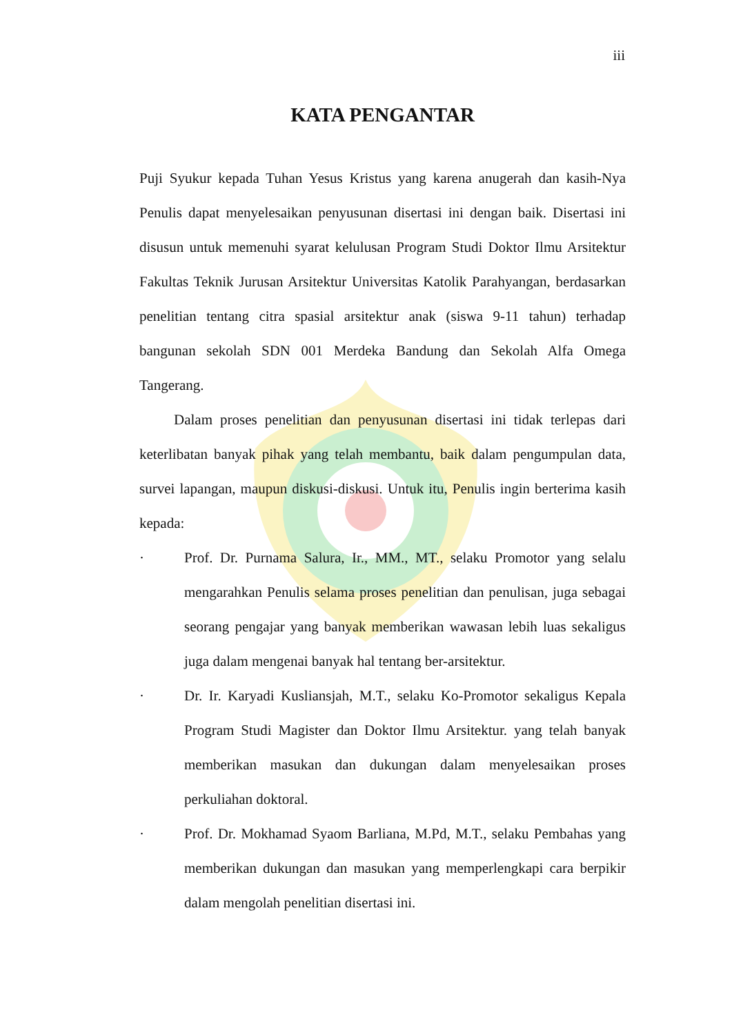iii
KATA PENGANTAR
Puji Syukur kepada Tuhan Yesus Kristus yang karena anugerah dan kasih-Nya Penulis dapat menyelesaikan penyusunan disertasi ini dengan baik. Disertasi ini disusun untuk memenuhi syarat kelulusan Program Studi Doktor Ilmu Arsitektur Fakultas Teknik Jurusan Arsitektur Universitas Katolik Parahyangan, berdasarkan penelitian tentang citra spasial arsitektur anak (siswa 9-11 tahun) terhadap bangunan sekolah SDN 001 Merdeka Bandung dan Sekolah Alfa Omega Tangerang.
Dalam proses penelitian dan penyusunan disertasi ini tidak terlepas dari keterlibatan banyak pihak yang telah membantu, baik dalam pengumpulan data, survei lapangan, maupun diskusi-diskusi. Untuk itu, Penulis ingin berterima kasih kepada:
· Prof. Dr. Purnama Salura, Ir., MM., MT., selaku Promotor yang selalu mengarahkan Penulis selama proses penelitian dan penulisan, juga sebagai seorang pengajar yang banyak memberikan wawasan lebih luas sekaligus juga dalam mengenai banyak hal tentang ber-arsitektur.
· Dr. Ir. Karyadi Kusliansjah, M.T., selaku Ko-Promotor sekaligus Kepala Program Studi Magister dan Doktor Ilmu Arsitektur. yang telah banyak memberikan masukan dan dukungan dalam menyelesaikan proses perkuliahan doktoral.
· Prof. Dr. Mokhamad Syaom Barliana, M.Pd, M.T., selaku Pembahas yang memberikan dukungan dan masukan yang memperlengkapi cara berpikir dalam mengolah penelitian disertasi ini.